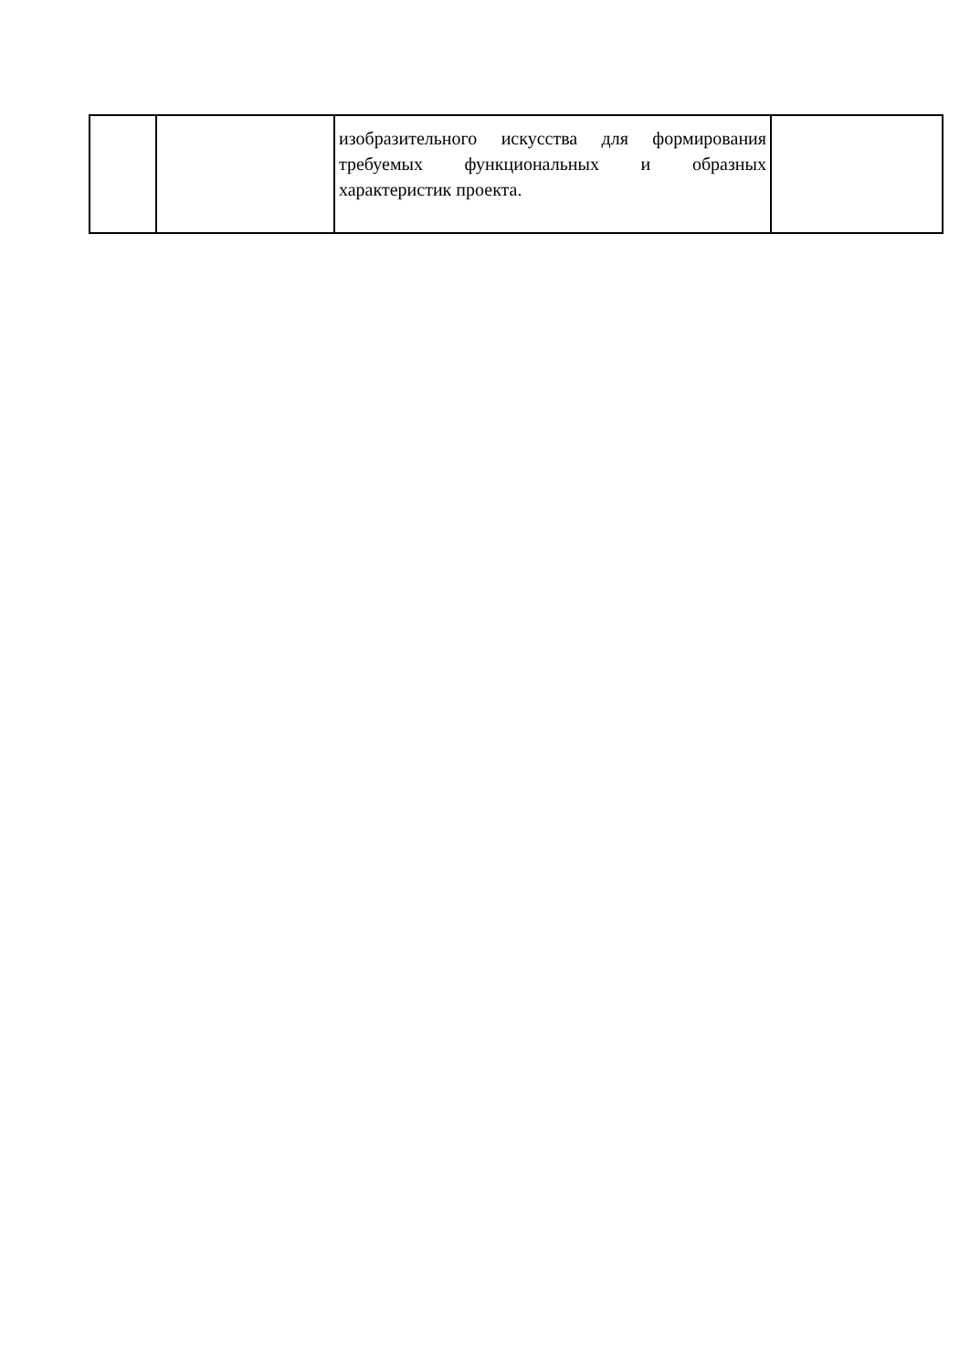| | | изобразительного искусства для формирования требуемых функциональных и образных характеристик проекта. | |